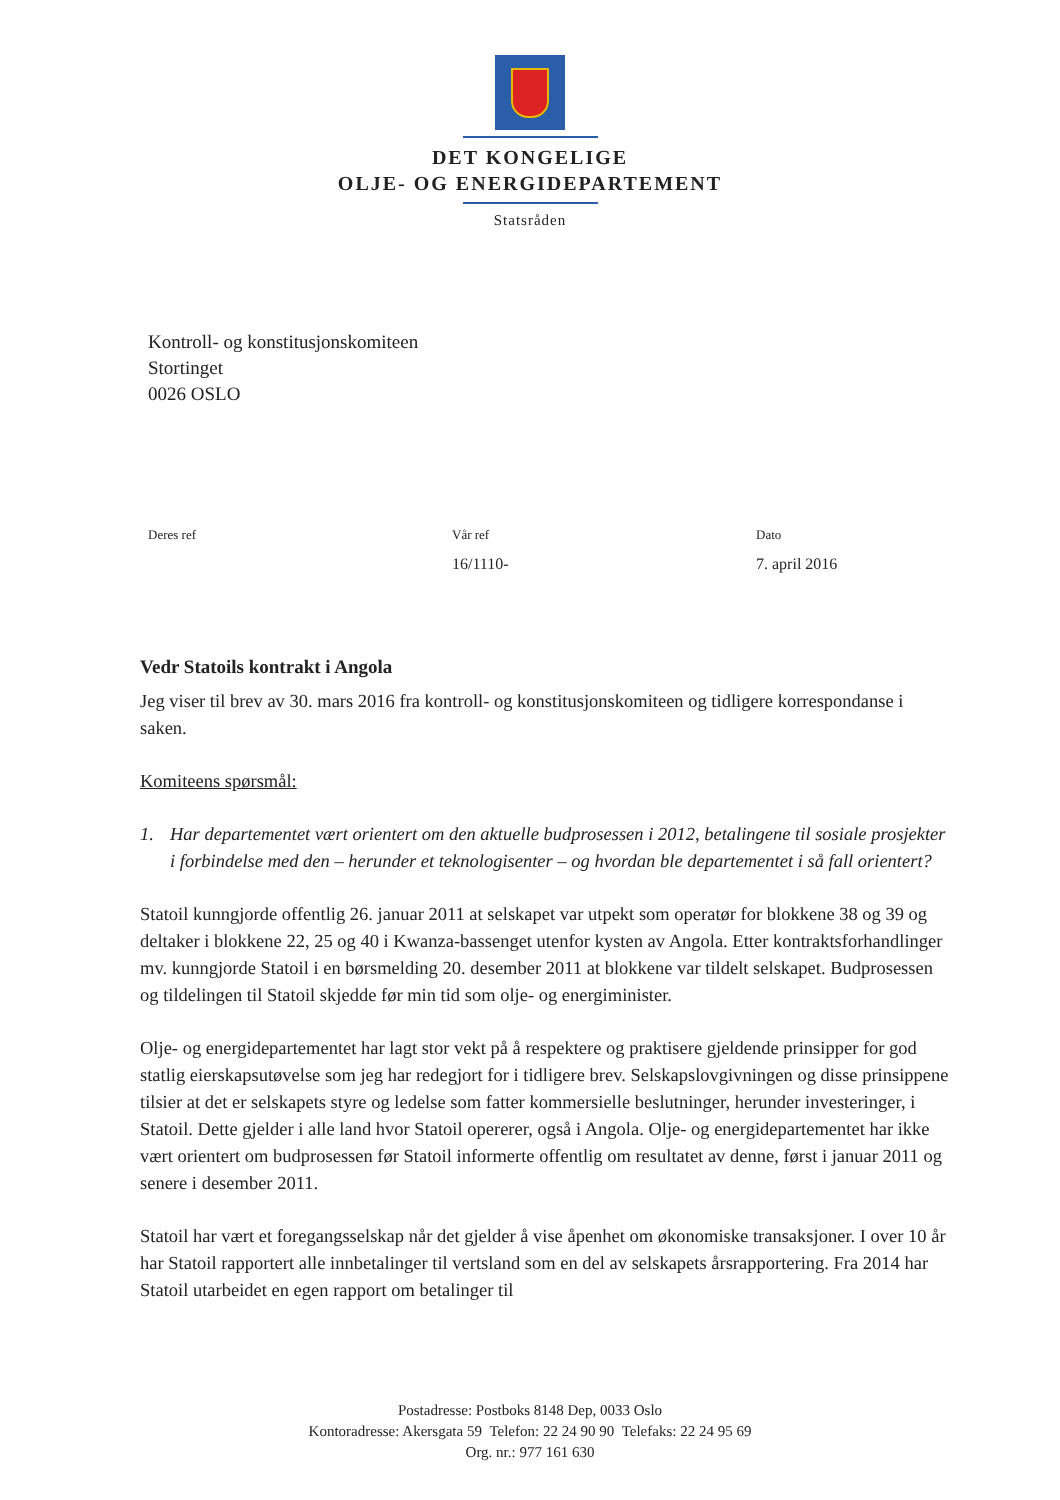DET KONGELIGE
OLJE- OG ENERGIDEPARTEMENT
Statsråden
Kontroll- og konstitusjonskomiteen
Stortinget
0026 OSLO
Deres ref Vår ref
16/1110-
Dato
7. april 2016
Vedr Statoils kontrakt i Angola
Jeg viser til brev av 30. mars 2016 fra kontroll- og konstitusjonskomiteen og tidligere korrespondanse i saken.
Komiteens spørsmål:
1. Har departementet vært orientert om den aktuelle budprosessen i 2012, betalingene til sosiale prosjekter i forbindelse med den – herunder et teknologisenter – og hvordan ble departementet i så fall orientert?
Statoil kunngjorde offentlig 26. januar 2011 at selskapet var utpekt som operatør for blokkene 38 og 39 og deltaker i blokkene 22, 25 og 40 i Kwanza-bassenget utenfor kysten av Angola. Etter kontraktsforhandlinger mv. kunngjorde Statoil i en børsmelding 20. desember 2011 at blokkene var tildelt selskapet. Budprosessen og tildelingen til Statoil skjedde før min tid som olje- og energiminister.
Olje- og energidepartementet har lagt stor vekt på å respektere og praktisere gjeldende prinsipper for god statlig eierskapsutøvelse som jeg har redegjort for i tidligere brev. Selskapslovgivningen og disse prinsippene tilsier at det er selskapets styre og ledelse som fatter kommersielle beslutninger, herunder investeringer, i Statoil. Dette gjelder i alle land hvor Statoil opererer, også i Angola. Olje- og energidepartementet har ikke vært orientert om budprosessen før Statoil informerte offentlig om resultatet av denne, først i januar 2011 og senere i desember 2011.
Statoil har vært et foregangsselskap når det gjelder å vise åpenhet om økonomiske transaksjoner. I over 10 år har Statoil rapportert alle innbetalinger til vertsland som en del av selskapets årsrapportering. Fra 2014 har Statoil utarbeidet en egen rapport om betalinger til
Postadresse: Postboks 8148 Dep, 0033 Oslo
Kontoradresse: Akersgata 59 Telefon: 22 24 90 90 Telefaks: 22 24 95 69
Org. nr.: 977 161 630